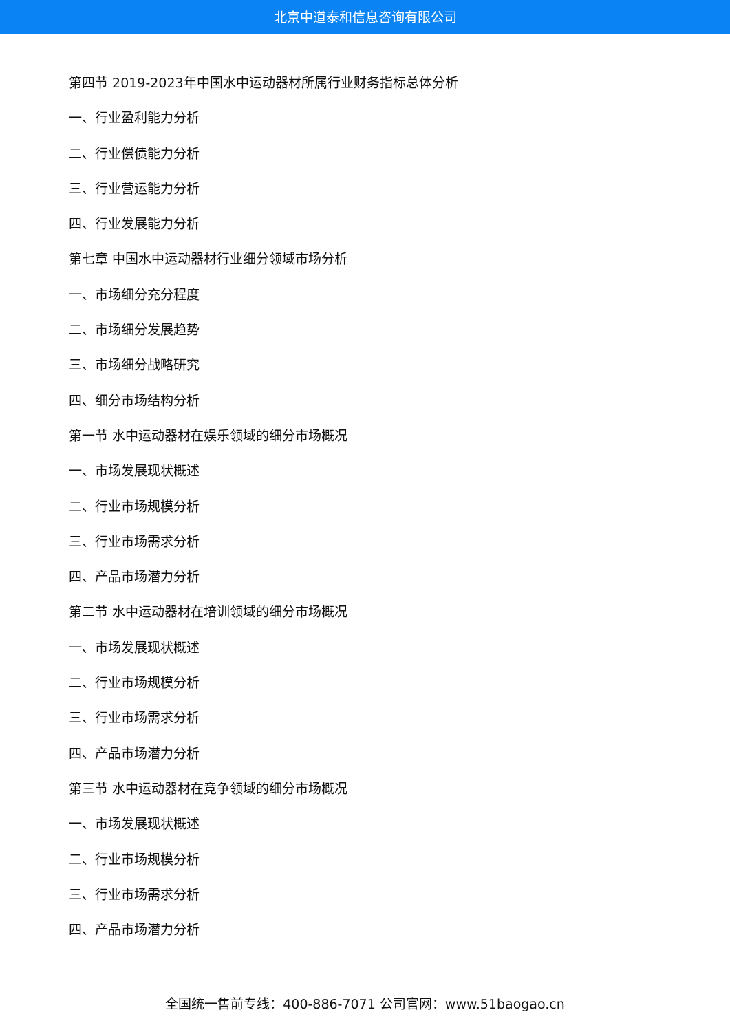北京中道泰和信息咨询有限公司
第四节 2019-2023年中国水中运动器材所属行业财务指标总体分析
一、行业盈利能力分析
二、行业偿债能力分析
三、行业营运能力分析
四、行业发展能力分析
第七章 中国水中运动器材行业细分领域市场分析
一、市场细分充分程度
二、市场细分发展趋势
三、市场细分战略研究
四、细分市场结构分析
第一节 水中运动器材在娱乐领域的细分市场概况
一、市场发展现状概述
二、行业市场规模分析
三、行业市场需求分析
四、产品市场潜力分析
第二节 水中运动器材在培训领域的细分市场概况
一、市场发展现状概述
二、行业市场规模分析
三、行业市场需求分析
四、产品市场潜力分析
第三节 水中运动器材在竞争领域的细分市场概况
一、市场发展现状概述
二、行业市场规模分析
三、行业市场需求分析
四、产品市场潜力分析
全国统一售前专线：400-886-7071 公司官网：www.51baogao.cn